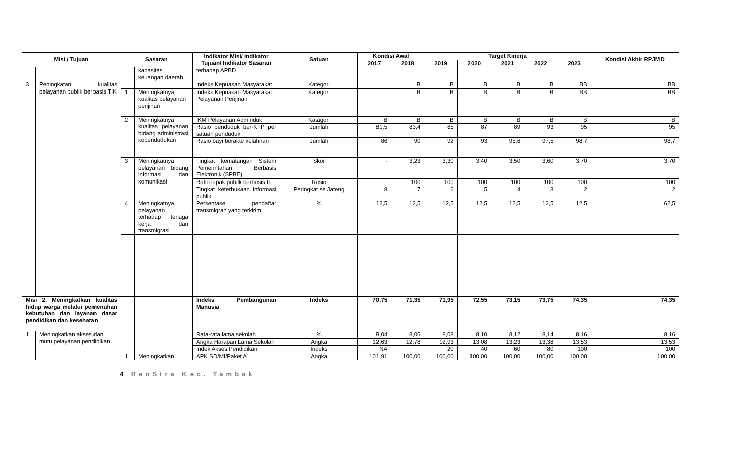| Misi / Tujuan | | Sasaran | | Indikator Misi/ Indikator Tujuan/ Indikator Sasaran | Satuan | Kondisi Awal | | Target Kinerja | | | | | Kondisi Akhir RPJMD |
| --- | --- | --- | --- | --- | --- | --- | --- | --- | --- | --- | --- | --- | --- |
| | | | | | | 2017 | 2018 | 2019 | 2020 | 2021 | 2022 | 2023 | |
| | | | kapasitas keuangan daerah | terhadap APBD | | | | | | | | | |
| 3 | Peningkatan kualitas pelayanan publik berbasis TIK | | | Indeks Kepuasan Masyarakat | Kategori | | B | B | B | B | B | BB | BB |
| | | 1 | Meningkatnya kualitas pelayanan perijinan | Indeks Kepuasan Masyarakat Pelayanan Perijinan | Kategori | | B | B | B | B | B | BB | BB |
| | | 2 | Meningkatnya kualitas pelayanan bidang administrasi kependudukan | IKM Pelayanan Adminduk | Katagori | B | B | B | B | B | B | B | B |
| | | | | Rasio penduduk ber-KTP per satuan penduduk | Jumlah | 81,5 | 83,4 | 85 | 87 | 89 | 93 | 95 | 95 |
| | | | | Rasio bayi berakte kelahiran | Jumlah | 86 | 90 | 92 | 93 | 95,6 | 97,5 | 98,7 | 98,7 |
| | | 3 | Meningkatnya pelayanan bidang informasi dan komunikasi | Tingkat kematangan Sistem Pemerintahan Berbasis Elektronik (SPBE) | Skor | - | 3,23 | 3,30 | 3,40 | 3,50 | 3,60 | 3,70 | 3,70 |
| | | | | Ratio lapak pubilk berbasis IT | Rasio | | 100 | 100 | 100 | 100 | 100 | 100 | 100 |
| | | | | Tingkat keterbukaan informasi publik | Peringkat se Jateng | 8 | 7 | 6 | 5 | 4 | 3 | 2 | 2 |
| | | 4 | Meningkatnya pelayanan terhadap tenaga kerja dan transmigrasi | Persentase pendaftar transmigran yang terkirim | % | 12,5 | 12,5 | 12,5 | 12,5 | 12,5 | 12,5 | 12,5 | 62,5 |
| Misi 2. Meningkatkan kualitas hidup warga melalui pemenuhan kebutuhan dan layanan dasar pendidikan dan kesehatan | | | | Indeks Pembangunan Manusia | Indeks | 70,75 | 71,35 | 71,95 | 72,55 | 73,15 | 73,75 | 74,35 | 74,35 |
| 1 | Meningkatkan akses dan mutu pelayanan pendidikan | | | Rata-rata lama sekolah | % | 8,04 | 8,06 | 8,08 | 8,10 | 8,12 | 8,14 | 8,16 | 8,16 |
| | | | | Angka Harapan Lama Sekolah | Angka | 12,63 | 12,78 | 12,93 | 13,08 | 13,23 | 13,38 | 13,53 | 13,53 |
| | | | | Indek Akses Pendidikan | Indeks | NA | | 20 | 40 | 60 | 80 | 100 | 100 |
| | | 1 | Meningkatkan | APK SD/MI/Paket A | Angka | 101,91 | 100,00 | 100,00 | 100,00 | 100,00 | 100,00 | 100,00 | 100,00 |
4 RenStra Kec. Tambak